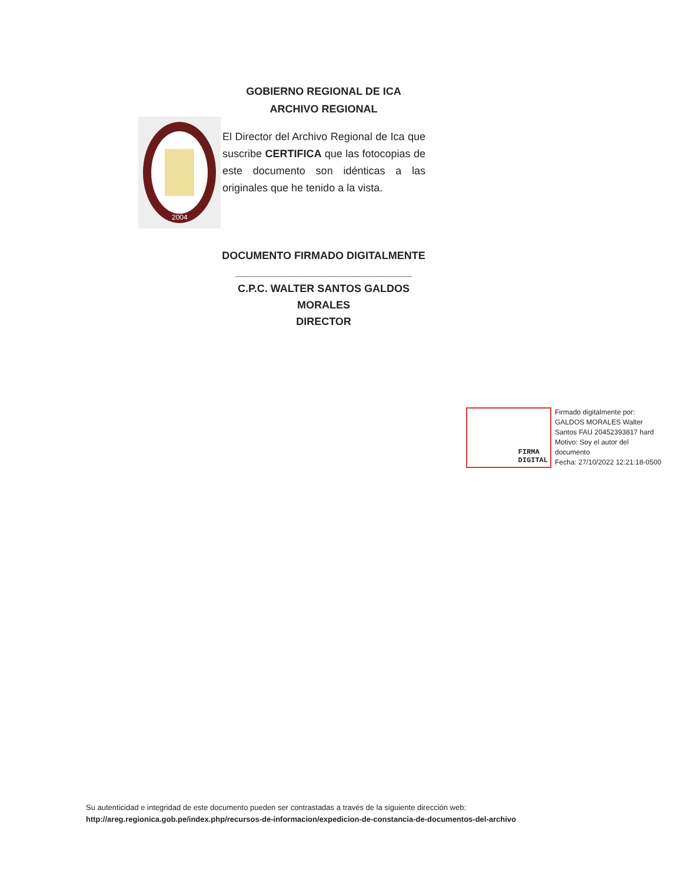GOBIERNO REGIONAL DE ICA
ARCHIVO REGIONAL
2004
El Director del Archivo Regional de Ica que suscribe CERTIFICA que las fotocopias de este documento son idénticas a las originales que he tenido a la vista.
DOCUMENTO FIRMADO DIGITALMENTE
______________________________
C.P.C. WALTER SANTOS GALDOS MORALES
DIRECTOR
FIRMA
DIGITAL
Firmado digitalmente por:
GALDOS MORALES Walter
Santos FAU 20452393817 hard
Motivo: Soy el autor del
documento
Fecha: 27/10/2022 12:21:18-0500
Su autenticidad e integridad de este documento pueden ser contrastadas a través de la siguiente dirección web:
http://areg.regionica.gob.pe/index.php/recursos-de-informacion/expedicion-de-constancia-de-documentos-del-archivo